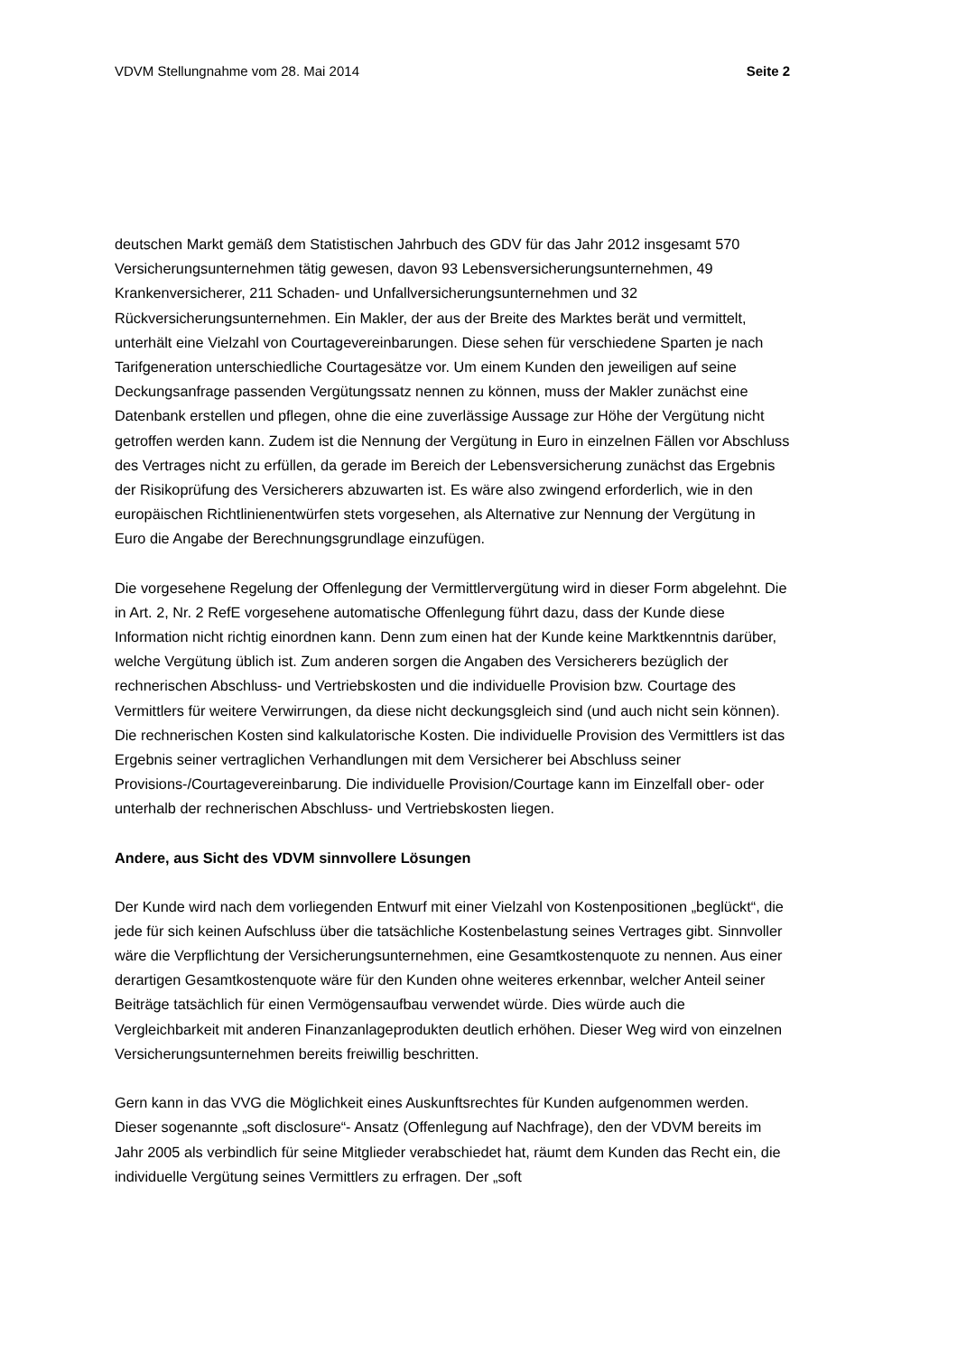VDVM Stellungnahme vom 28. Mai 2014 Seite 2
deutschen Markt gemäß dem Statistischen Jahrbuch des GDV für das Jahr 2012 insgesamt 570 Versicherungsunternehmen tätig gewesen, davon 93 Lebensversicherungsunternehmen, 49 Krankenversicherer, 211 Schaden- und Unfallversicherungsunternehmen und 32 Rückversicherungsunternehmen. Ein Makler, der aus der Breite des Marktes berät und vermittelt, unterhält eine Vielzahl von Courtagevereinbarungen. Diese sehen für verschiedene Sparten je nach Tarifgeneration unterschiedliche Courtagesätze vor. Um einem Kunden den jeweiligen auf seine Deckungsanfrage passenden Vergütungssatz nennen zu können, muss der Makler zunächst eine Datenbank erstellen und pflegen, ohne die eine zuverlässige Aussage zur Höhe der Vergütung nicht getroffen werden kann. Zudem ist die Nennung der Vergütung in Euro in einzelnen Fällen vor Abschluss des Vertrages nicht zu erfüllen, da gerade im Bereich der Lebensversicherung zunächst das Ergebnis der Risikoprüfung des Versicherers abzuwarten ist. Es wäre also zwingend erforderlich, wie in den europäischen Richtlinienentwürfen stets vorgesehen, als Alternative zur Nennung der Vergütung in Euro die Angabe der Berechnungsgrundlage einzufügen.
Die vorgesehene Regelung der Offenlegung der Vermittlervergütung wird in dieser Form abgelehnt. Die in Art. 2, Nr. 2 RefE vorgesehene automatische Offenlegung führt dazu, dass der Kunde diese Information nicht richtig einordnen kann. Denn zum einen hat der Kunde keine Marktkenntnis darüber, welche Vergütung üblich ist. Zum anderen sorgen die Angaben des Versicherers bezüglich der rechnerischen Abschluss- und Vertriebskosten und die individuelle Provision bzw. Courtage des Vermittlers für weitere Verwirrungen, da diese nicht deckungsgleich sind (und auch nicht sein können). Die rechnerischen Kosten sind kalkulatorische Kosten. Die individuelle Provision des Vermittlers ist das Ergebnis seiner vertraglichen Verhandlungen mit dem Versicherer bei Abschluss seiner Provisions-/Courtagevereinbarung. Die individuelle Provision/Courtage kann im Einzelfall ober- oder unterhalb der rechnerischen Abschluss- und Vertriebskosten liegen.
Andere, aus Sicht des VDVM sinnvollere Lösungen
Der Kunde wird nach dem vorliegenden Entwurf mit einer Vielzahl von Kostenpositionen „beglückt“, die jede für sich keinen Aufschluss über die tatsächliche Kostenbelastung seines Vertrages gibt. Sinnvoller wäre die Verpflichtung der Versicherungsunternehmen, eine Gesamtkostenquote zu nennen. Aus einer derartigen Gesamtkostenquote wäre für den Kunden ohne weiteres erkennbar, welcher Anteil seiner Beiträge tatsächlich für einen Vermögensaufbau verwendet würde. Dies würde auch die Vergleichbarkeit mit anderen Finanzanlageprodukten deutlich erhöhen. Dieser Weg wird von einzelnen Versicherungsunternehmen bereits freiwillig beschritten.
Gern kann in das VVG die Möglichkeit eines Auskunftsrechtes für Kunden aufgenommen werden. Dieser sogenannte „soft disclosure“- Ansatz (Offenlegung auf Nachfrage), den der VDVM bereits im Jahr 2005 als verbindlich für seine Mitglieder verabschiedet hat, räumt dem Kunden das Recht ein, die individuelle Vergütung seines Vermittlers zu erfragen. Der „soft